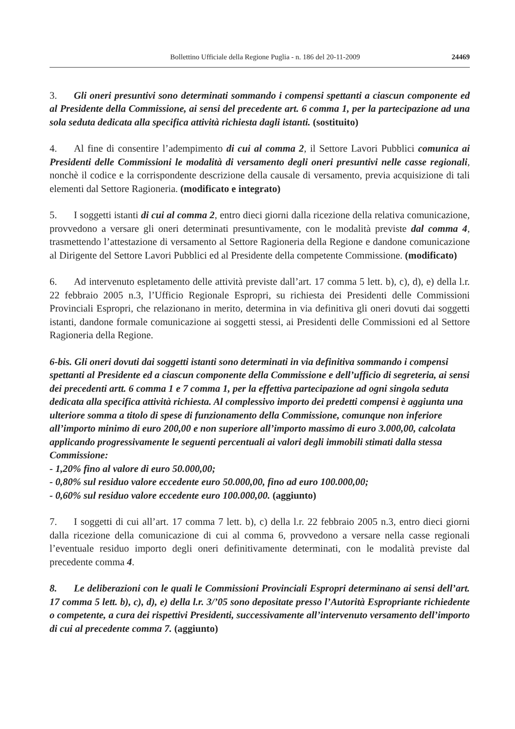Bollettino Ufficiale della Regione Puglia - n. 186 del 20-11-2009 24469
3. Gli oneri presuntivi sono determinati sommando i compensi spettanti a ciascun componente ed al Presidente della Commissione, ai sensi del precedente art. 6 comma 1, per la partecipazione ad una sola seduta dedicata alla specifica attività richiesta dagli istanti. (sostituito)
4. Al fine di consentire l’adempimento di cui al comma 2, il Settore Lavori Pubblici comunica ai Presidenti delle Commissioni le modalità di versamento degli oneri presuntivi nelle casse regionali, nonchè il codice e la corrispondente descrizione della causale di versamento, previa acquisizione di tali elementi dal Settore Ragioneria. (modificato e integrato)
5. I soggetti istanti di cui al comma 2, entro dieci giorni dalla ricezione della relativa comunicazione, provvedono a versare gli oneri determinati presuntivamente, con le modalità previste dal comma 4, trasmettendo l’attestazione di versamento al Settore Ragioneria della Regione e dandone comunicazione al Dirigente del Settore Lavori Pubblici ed al Presidente della competente Commissione. (modificato)
6. Ad intervenuto espletamento delle attività previste dall’art. 17 comma 5 lett. b), c), d), e) della l.r. 22 febbraio 2005 n.3, l’Ufficio Regionale Espropri, su richiesta dei Presidenti delle Commissioni Provinciali Espropri, che relazionano in merito, determina in via definitiva gli oneri dovuti dai soggetti istanti, dandone formale comunicazione ai soggetti stessi, ai Presidenti delle Commissioni ed al Settore Ragioneria della Regione.
6-bis. Gli oneri dovuti dai soggetti istanti sono determinati in via definitiva sommando i compensi spettanti al Presidente ed a ciascun componente della Commissione e dell’ufficio di segreteria, ai sensi dei precedenti artt. 6 comma 1 e 7 comma 1, per la effettiva partecipazione ad ogni singola seduta dedicata alla specifica attività richiesta. Al complessivo importo dei predetti compensi è aggiunta una ulteriore somma a titolo di spese di funzionamento della Commissione, comunque non inferiore all’importo minimo di euro 200,00 e non superiore all’importo massimo di euro 3.000,00, calcolata applicando progressivamente le seguenti percentuali ai valori degli immobili stimati dalla stessa Commissione:
- 1,20% fino al valore di euro 50.000,00;
- 0,80% sul residuo valore eccedente euro 50.000,00, fino ad euro 100.000,00;
- 0,60% sul residuo valore eccedente euro 100.000,00. (aggiunto)
7. I soggetti di cui all’art. 17 comma 7 lett. b), c) della l.r. 22 febbraio 2005 n.3, entro dieci giorni dalla ricezione della comunicazione di cui al comma 6, provvedono a versare nella casse regionali l’eventuale residuo importo degli oneri definitivamente determinati, con le modalità previste dal precedente comma 4.
8. Le deliberazioni con le quali le Commissioni Provinciali Espropri determinano ai sensi dell’art. 17 comma 5 lett. b), c), d), e) della l.r. 3/’05 sono depositate presso l’Autorità Espropriante richiedente o competente, a cura dei rispettivi Presidenti, successivamente all’intervenuto versamento dell’importo di cui al precedente comma 7. (aggiunto)